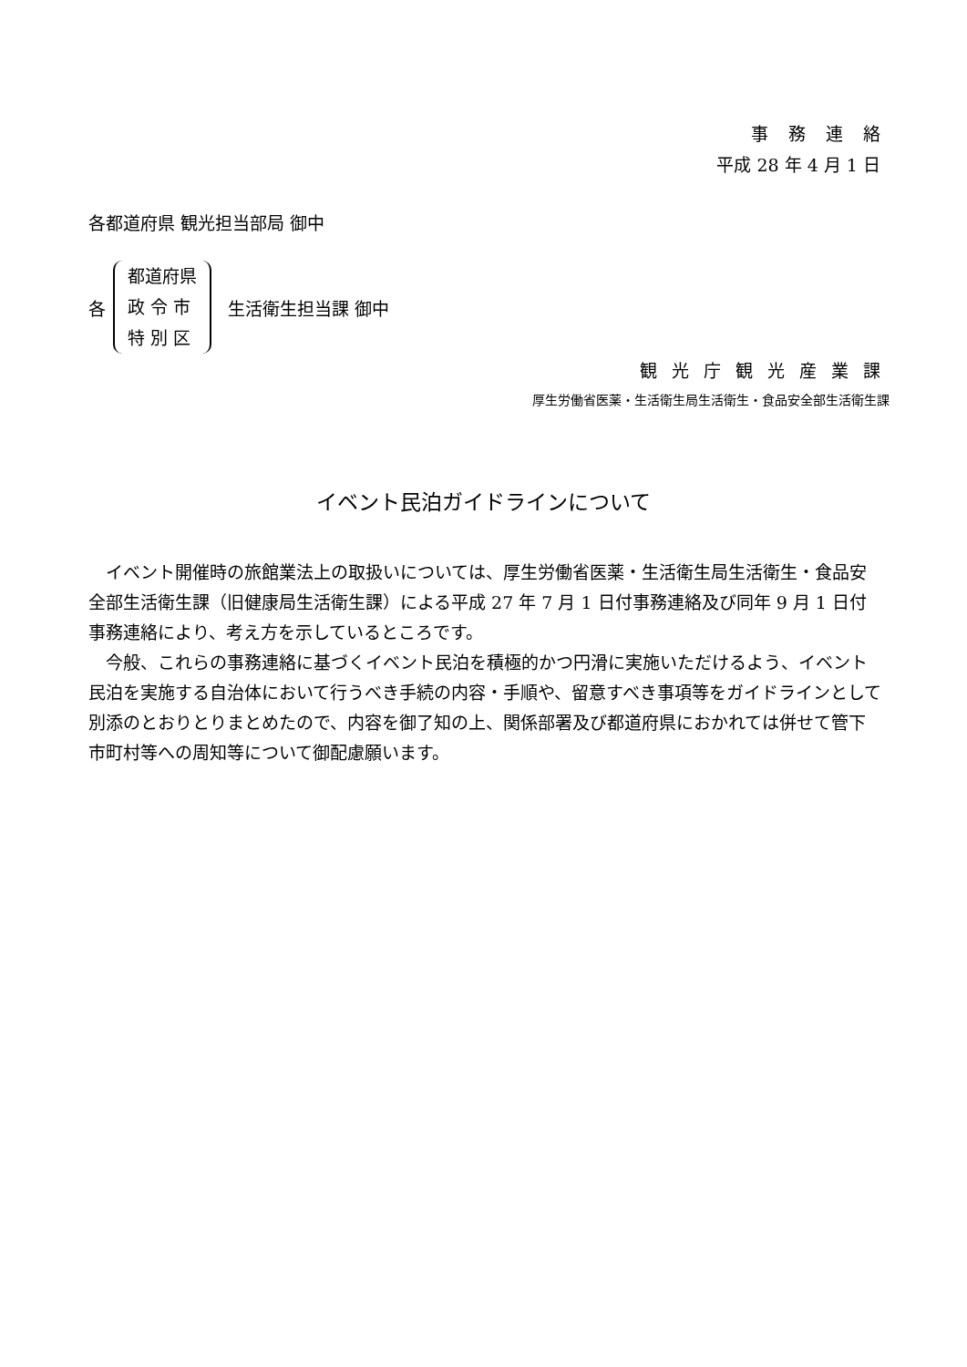事務連絡
平成 28 年 4 月 1 日
各都道府県 観光担当部局 御中
各
都道府県
政 令 市
特 別 区
生活衛生担当課 御中
観光庁観光産業課
厚生労働省医薬・生活衛生局生活衛生・食品安全部生活衛生課
イベント民泊ガイドラインについて
　イベント開催時の旅館業法上の取扱いについては、厚生労働省医薬・生活衛生局生活衛生・食品安全部生活衛生課（旧健康局生活衛生課）による平成 27 年 7 月 1 日付事務連絡及び同年 9 月 1 日付事務連絡により、考え方を示しているところです。
　今般、これらの事務連絡に基づくイベント民泊を積極的かつ円滑に実施いただけるよう、イベント民泊を実施する自治体において行うべき手続の内容・手順や、留意すべき事項等をガイドラインとして別添のとおりとりまとめたので、内容を御了知の上、関係部署及び都道府県におかれては併せて管下市町村等への周知等について御配慮願います。